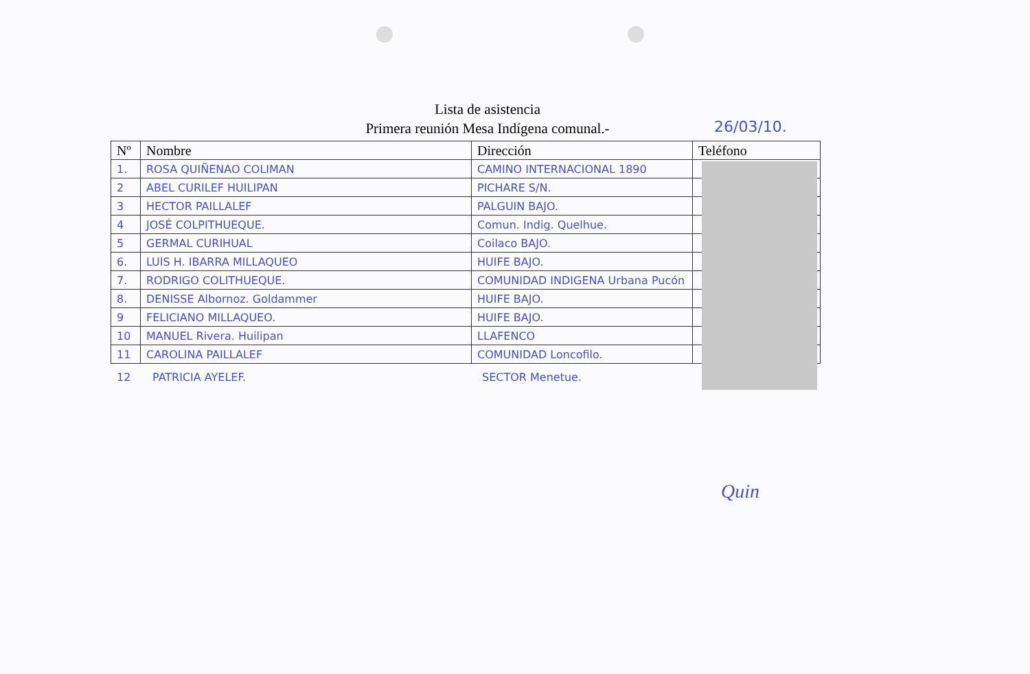Lista de asistencia
Primera reunión Mesa Indígena comunal.-
26/03/10.
| Nº | Nombre | Dirección | Teléfono |
| --- | --- | --- | --- |
| 1. | ROSA QUIÑENAO COLIMAN | CAMINO INTERNACIONAL 1890 | |
| 2 | ABEL CURILEF HUILIPAN | PICHARE S/N. | |
| 3 | HECTOR PAILLALEF | PALGUIN BAJO. | |
| 4 | JOSÉ COLPITHUEQUE. | Comun. Indig. Quelhue. | |
| 5 | GERMAL CURIHUAL | Coilaco BAJO. | |
| 6. | LUIS H. IBARRA MILLAQUEO | HUIFE BAJO. | |
| 7. | RODRIGO COLITHUEQUE. | COMUNIDAD INDIGENA Urbana Pucón | |
| 8. | DENISSE Albornoz. Goldammer | HUIFE BAJO. | |
| 9 | FELICIANO MILLAQUEO. | HUIFE BAJO. | |
| 10 | MANUEL Rivera. Huilipan | LLAFENCO | |
| 11 | CAROLINA PAILLALEF | COMUNIDAD Loncofilo. | |
12 PATRICIA AYELEF. SECTOR Menetue.
Quin